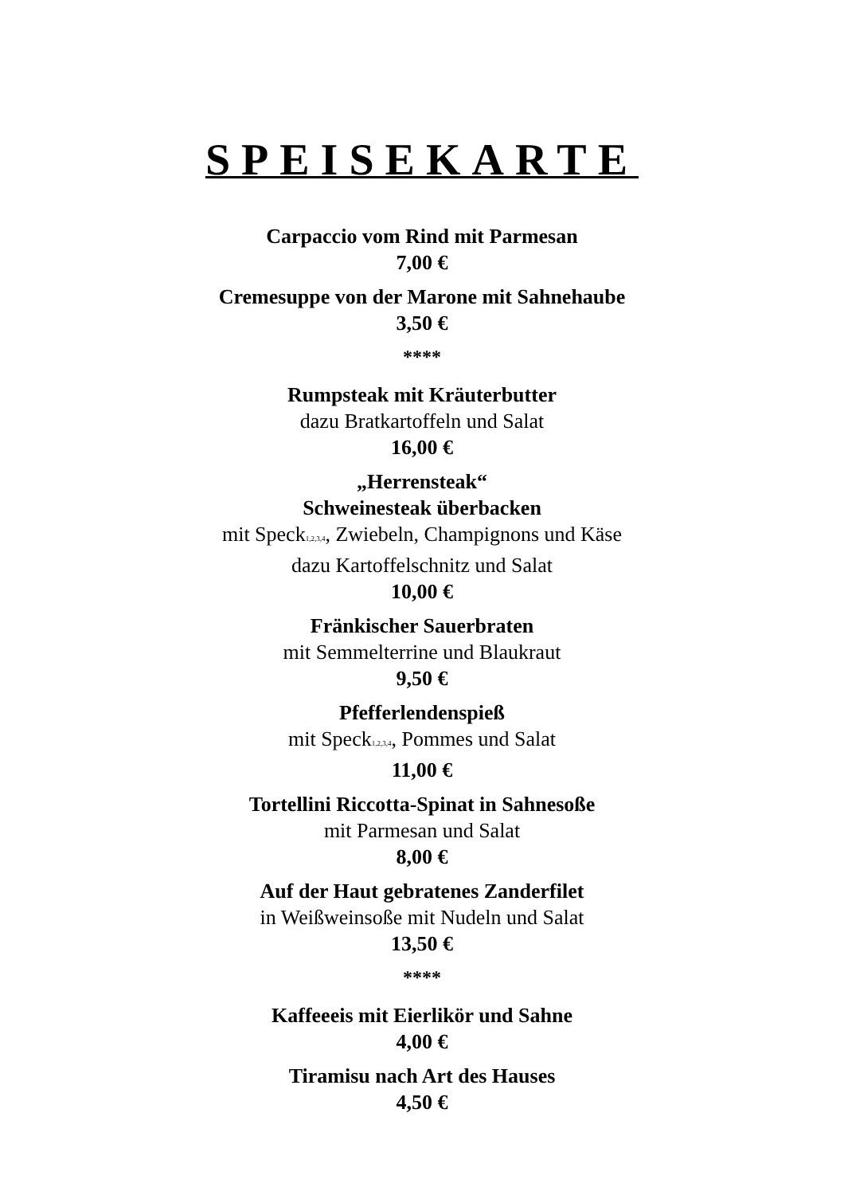SPEISEKARTE
Carpaccio vom Rind mit Parmesan
7,00 €
Cremesuppe von der Marone mit Sahnehaube
3,50 €
****
Rumpsteak mit Kräuterbutter
dazu Bratkartoffeln und Salat
16,00 €
„Herrensteak“
Schweinesteak überbacken
mit Speck<sub>1,2,3,4</sub>, Zwiebeln, Champignons und Käse
dazu Kartoffelschnitz und Salat
10,00 €
Fränkischer Sauerbraten
mit Semmelterrine und Blaukraut
9,50 €
Pfefferlendenspieß
mit Speck<sub>1,2,3,4</sub>, Pommes und Salat
11,00 €
Tortellini Riccotta-Spinat in Sahnesoße
mit Parmesan und Salat
8,00 €
Auf der Haut gebratenes Zanderfilet
in Weißweinsoße mit Nudeln und Salat
13,50 €
****
Kaffeeeis mit Eierlikör und Sahne
4,00 €
Tiramisu nach Art des Hauses
4,50 €